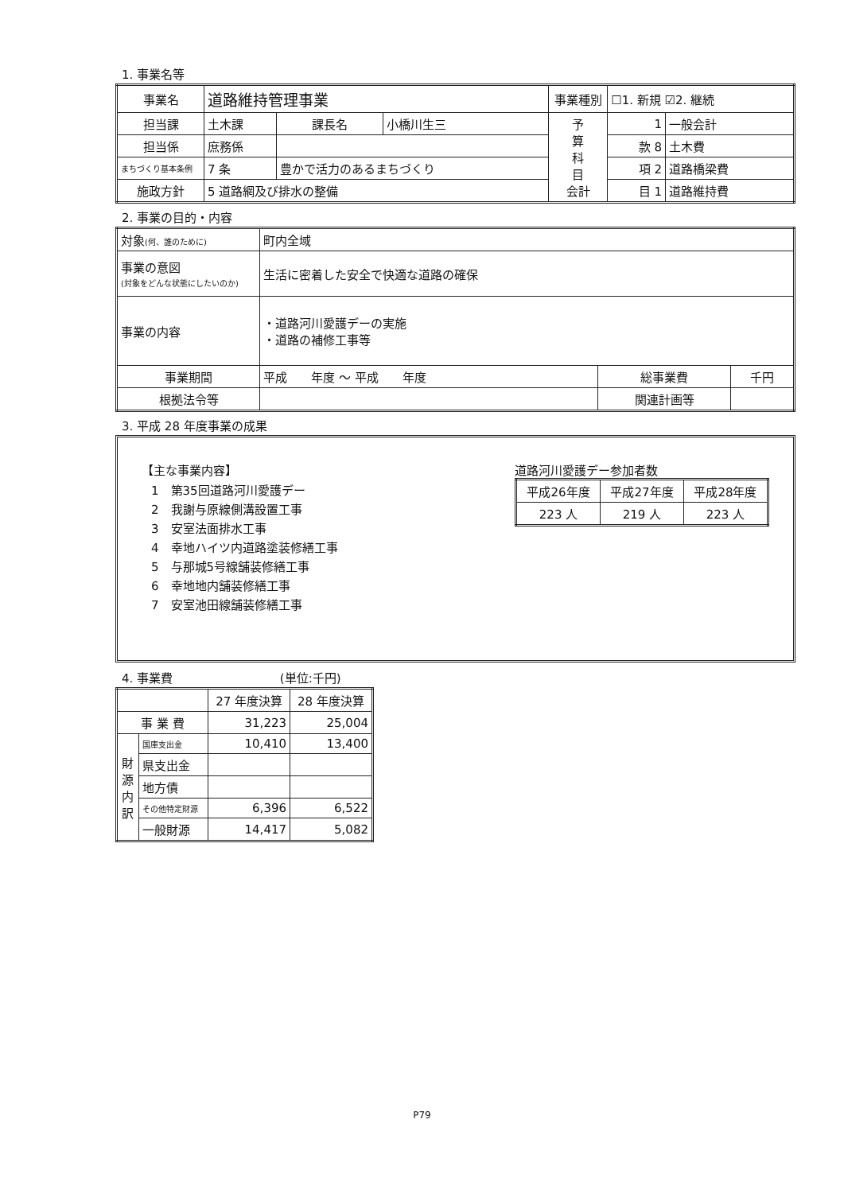1. 事業名等
| 事業名 | 道路維持管理事業 | | | | 事業種別 | ☐1. 新規 ☑2. 継続 | |
| 担当課 | 土木課 | | 課長名 | 小橋川生三 | 予 算 科 目 会計 | 1 | 一般会計 |
| 担当係 | 庶務係 | | | | | 款 8 | 土木費 |
| まちづくり基本条例 | 7 条 | 豊かで活力のあるまちづくり | | | | 項 2 | 道路橋梁費 |
| 施政方針 | 5 道路網及び排水の整備 | | | | | 目 1 | 道路維持費 |
2. 事業の目的・内容
| 対象 (何、誰のために) | 町内全域 | | |
| 事業の意図 (対象をどんな状態にしたいのか) | 生活に密着した安全で快適な道路の確保 | | |
| 事業の内容 | ・道路河川愛護デーの実施 ・道路の補修工事等 | | |
| 事業期間 | 平成 年度 ～ 平成 年度 | 総事業費 | 千円 |
| 根拠法令等 | | 関連計画等 | |
3. 平成 28 年度事業の成果
【主な事業内容】
1　第35回道路河川愛護デー
2　我謝与原線側溝設置工事
3　安室法面排水工事
4　幸地ハイツ内道路塗装修繕工事
5　与那城5号線舗装修繕工事
6　幸地地内舗装修繕工事
7　安室池田線舗装修繕工事
道路河川愛護デー参加者数
| 平成26年度 | 平成27年度 | 平成28年度 |
| --- | --- | --- |
| 223 人 | 219 人 | 223 人 |
4. 事業費 (単位:千円)
| | | 27 年度決算 | 28 年度決算 |
| 事 業 費 | | 31,223 | 25,004 |
| 財 源 内 訳 | 国庫支出金 | 10,410 | 13,400 |
| | 県支出金 | | |
| | 地方債 | | |
| | その他特定財源 | 6,396 | 6,522 |
| | 一般財源 | 14,417 | 5,082 |
P79